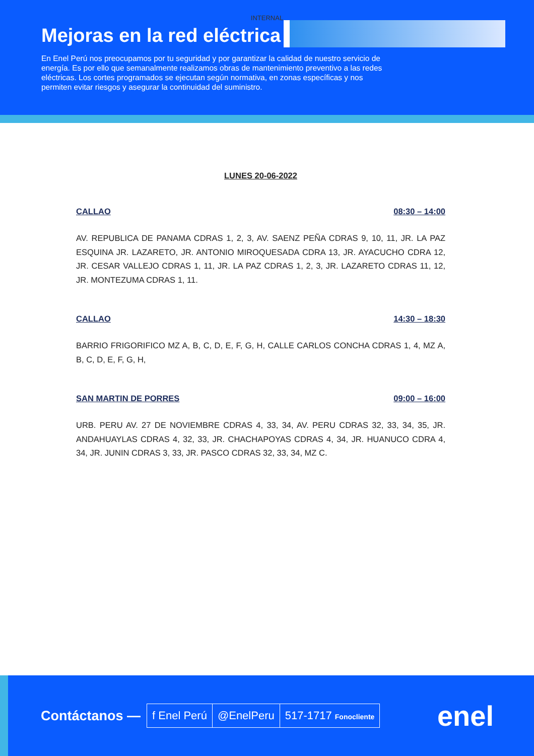INTERNAL
Mejoras en la red eléctrica
En Enel Perú nos preocupamos por tu seguridad y por garantizar la calidad de nuestro servicio de energía. Es por ello que semanalmente realizamos obras de mantenimiento preventivo a las redes eléctricas. Los cortes programados se ejecutan según normativa, en zonas específicas y nos permiten evitar riesgos y asegurar la continuidad del suministro.
LUNES 20-06-2022
CALLAO 08:30 – 14:00
AV. REPUBLICA DE PANAMA CDRAS 1, 2, 3, AV. SAENZ PEÑA CDRAS 9, 10, 11, JR. LA PAZ ESQUINA JR. LAZARETO, JR. ANTONIO MIROQUESADA CDRA 13, JR. AYACUCHO CDRA 12, JR. CESAR VALLEJO CDRAS 1, 11, JR. LA PAZ CDRAS 1, 2, 3, JR. LAZARETO CDRAS 11, 12, JR. MONTEZUMA CDRAS 1, 11.
CALLAO 14:30 – 18:30
BARRIO FRIGORIFICO MZ A, B, C, D, E, F, G, H, CALLE CARLOS CONCHA CDRAS 1, 4, MZ A, B, C, D, E, F, G, H,
SAN MARTIN DE PORRES 09:00 – 16:00
URB. PERU AV. 27 DE NOVIEMBRE CDRAS 4, 33, 34, AV. PERU CDRAS 32, 33, 34, 35, JR. ANDAHUAYLAS CDRAS 4, 32, 33, JR. CHACHAPOYAS CDRAS 4, 34, JR. HUANUCO CDRA 4, 34, JR. JUNIN CDRAS 3, 33, JR. PASCO CDRAS 32, 33, 34, MZ C.
Contáctanos —
f Enel Perú @EnelPeru 517-1717 Fonocliente
enel